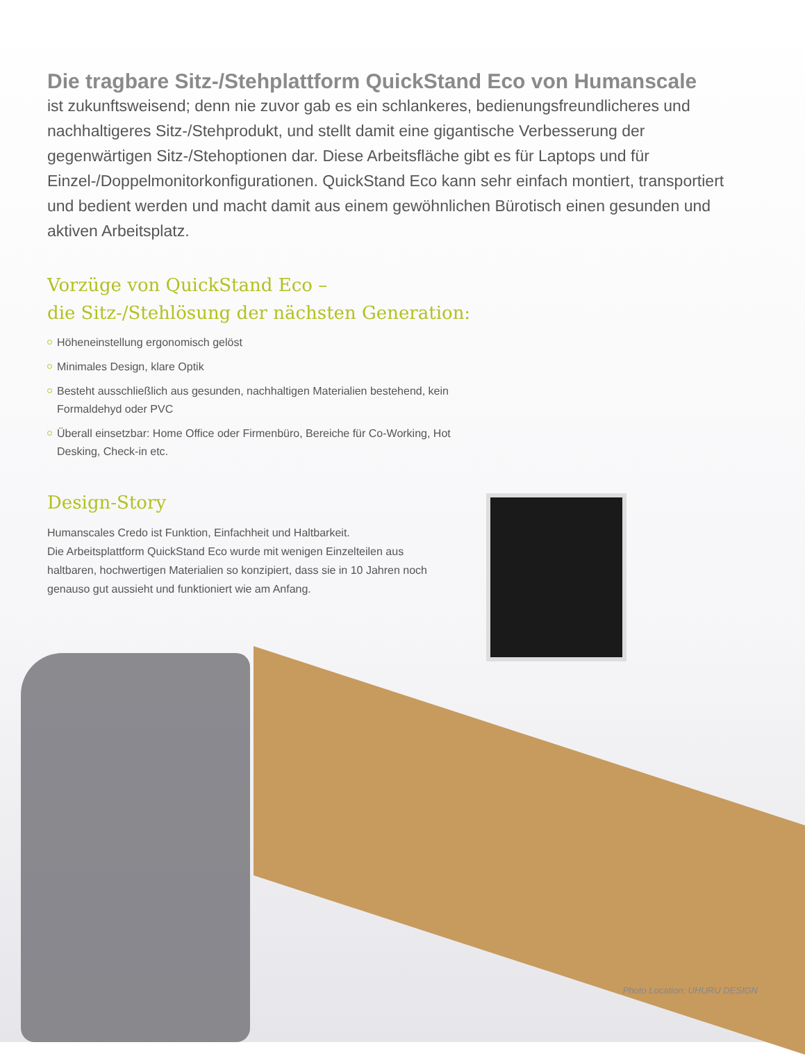Die tragbare Sitz-/Stehplattform QuickStand Eco von Humanscale
ist zukunftsweisend; denn nie zuvor gab es ein schlankeres, bedienungsfreundlicheres und nachhaltigeres Sitz-/Stehprodukt, und stellt damit eine gigantische Verbesserung der gegenwärtigen Sitz-/Stehoptionen dar. Diese Arbeitsfläche gibt es für Laptops und für Einzel-/Doppelmonitorkonfigurationen. QuickStand Eco kann sehr einfach montiert, transportiert und bedient werden und macht damit aus einem gewöhnlichen Bürotisch einen gesunden und aktiven Arbeitsplatz.
Vorzüge von QuickStand Eco –
die Sitz-/Stehlösung der nächsten Generation:
Höheneinstellung ergonomisch gelöst
Minimales Design, klare Optik
Besteht ausschließlich aus gesunden, nachhaltigen Materialien bestehend, kein Formaldehyd oder PVC
Überall einsetzbar: Home Office oder Firmenbüro, Bereiche für Co-Working, Hot Desking, Check-in etc.
Design-Story
Humanscales Credo ist Funktion, Einfachheit und Haltbarkeit.
Die Arbeitsplattform QuickStand Eco wurde mit wenigen Einzelteilen aus haltbaren, hochwertigen Materialien so konzipiert, dass sie in 10 Jahren noch genauso gut aussieht und funktioniert wie am Anfang.
Photo Location: UHURU DESIGN